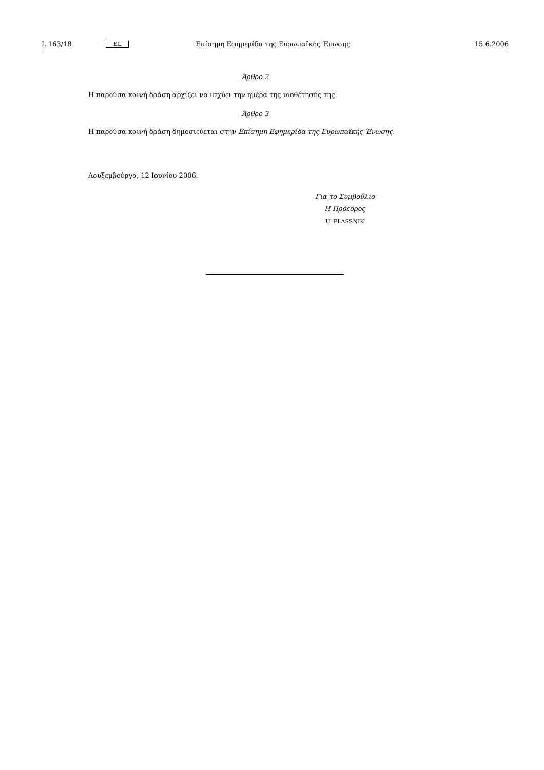L 163/18 EL Επίσημη Εφημερίδα της Ευρωπαϊκής Ένωσης 15.6.2006
Άρθρο 2
Η παρούσα κοινή δράση αρχίζει να ισχύει την ημέρα της υιοθέτησής της.
Άρθρο 3
Η παρούσα κοινή δράση δημοσιεύεται στην Επίσημη Εφημερίδα της Ευρωπαϊκής Ένωσης.
Λουξεμβούργο, 12 Ιουνίου 2006.
Για το Συμβούλιο
Η Πρόεδρος
U. PLASSNIK